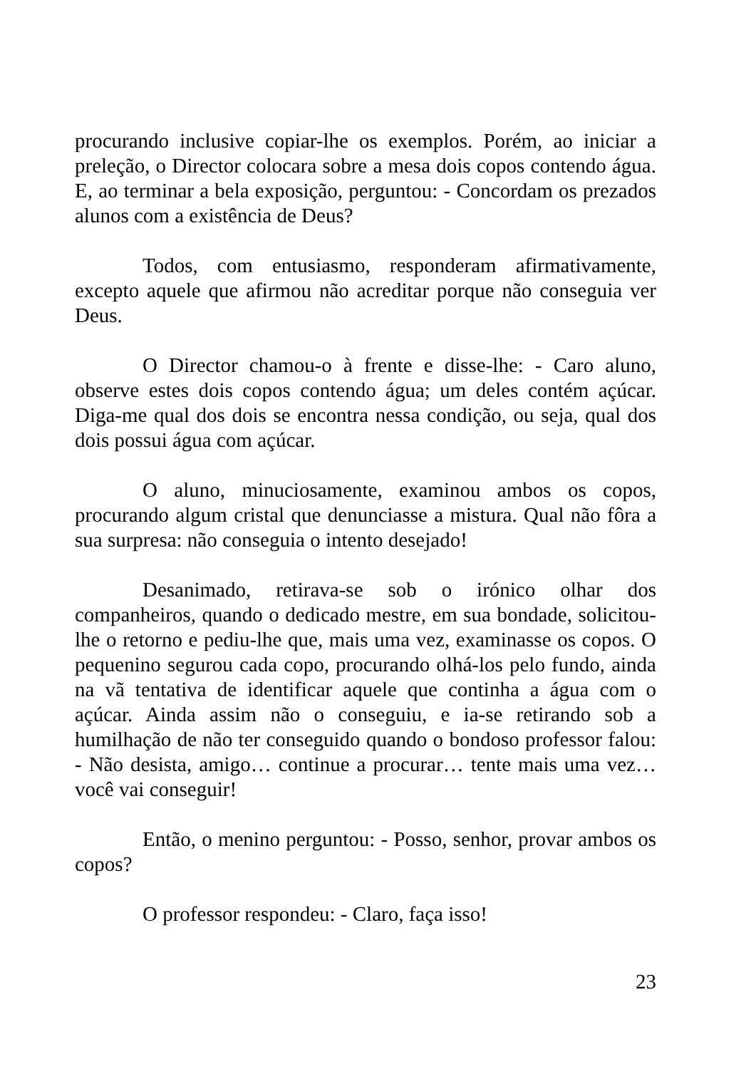procurando inclusive copiar-lhe os exemplos. Porém, ao iniciar a preleção, o Director colocara sobre a mesa dois copos contendo água. E, ao terminar a bela exposição, perguntou: - Concordam os prezados alunos com a existência de Deus?
Todos, com entusiasmo, responderam afirmativamente, excepto aquele que afirmou não acreditar porque não conseguia ver Deus.
O Director chamou-o à frente e disse-lhe: - Caro aluno, observe estes dois copos contendo água; um deles contém açúcar. Diga-me qual dos dois se encontra nessa condição, ou seja, qual dos dois possui água com açúcar.
O aluno, minuciosamente, examinou ambos os copos, procurando algum cristal que denunciasse a mistura. Qual não fôra a sua surpresa: não conseguia o intento desejado!
Desanimado, retirava-se sob o irónico olhar dos companheiros, quando o dedicado mestre, em sua bondade, solicitou-lhe o retorno e pediu-lhe que, mais uma vez, examinasse os copos. O pequenino segurou cada copo, procurando olhá-los pelo fundo, ainda na vã tentativa de identificar aquele que continha a água com o açúcar. Ainda assim não o conseguiu, e ia-se retirando sob a humilhação de não ter conseguido quando o bondoso professor falou: - Não desista, amigo… continue a procurar… tente mais uma vez… você vai conseguir!
Então, o menino perguntou: - Posso, senhor, provar ambos os copos?
O professor respondeu: - Claro, faça isso!
23